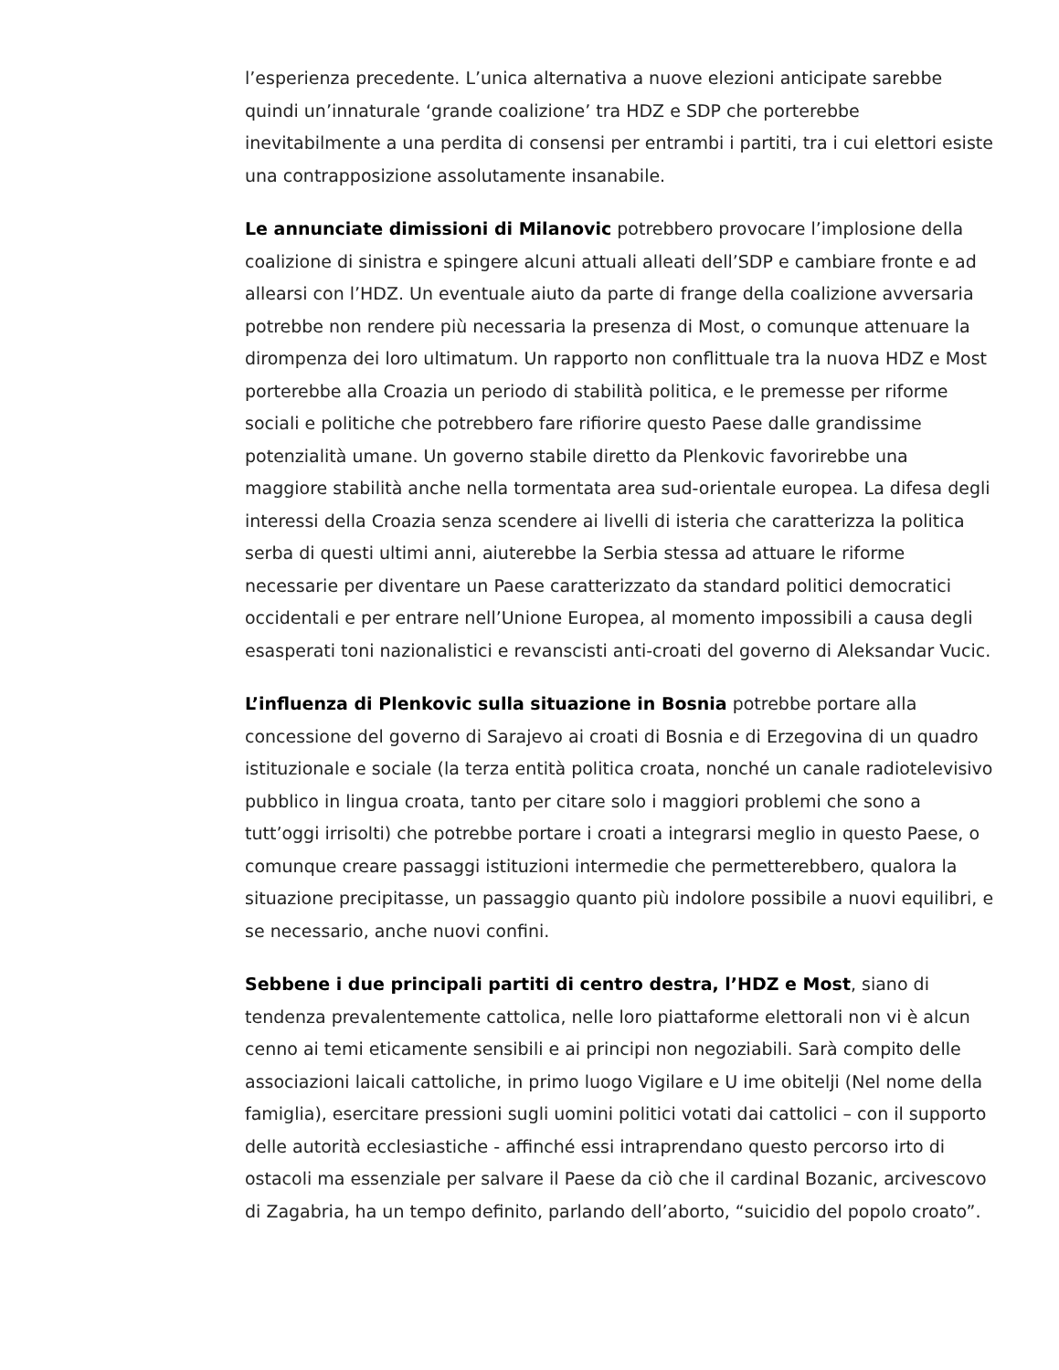l’esperienza precedente. L’unica alternativa a nuove elezioni anticipate sarebbe quindi un’innaturale ‘grande coalizione’ tra HDZ e SDP che porterebbe inevitabilmente a una perdita di consensi per entrambi i partiti, tra i cui elettori esiste una contrapposizione assolutamente insanabile.
Le annunciate dimissioni di Milanovic potrebbero provocare l’implosione della coalizione di sinistra e spingere alcuni attuali alleati dell’SDP e cambiare fronte e ad allearsi con l’HDZ. Un eventuale aiuto da parte di frange della coalizione avversaria potrebbe non rendere più necessaria la presenza di Most, o comunque attenuare la dirompenza dei loro ultimatum. Un rapporto non conflittuale tra la nuova HDZ e Most porterebbe alla Croazia un periodo di stabilità politica, e le premesse per riforme sociali e politiche che potrebbero fare rifiorire questo Paese dalle grandissime potenzialità umane. Un governo stabile diretto da Plenkovic favorirebbe una maggiore stabilità anche nella tormentata area sud-orientale europea. La difesa degli interessi della Croazia senza scendere ai livelli di isteria che caratterizza la politica serba di questi ultimi anni, aiuterebbe la Serbia stessa ad attuare le riforme necessarie per diventare un Paese caratterizzato da standard politici democratici occidentali e per entrare nell’Unione Europea, al momento impossibili a causa degli esasperati toni nazionalistici e revanscisti anti-croati del governo di Aleksandar Vucic.
L’influenza di Plenkovic sulla situazione in Bosnia potrebbe portare alla concessione del governo di Sarajevo ai croati di Bosnia e di Erzegovina di un quadro istituzionale e sociale (la terza entità politica croata, nonché un canale radiotelevisivo pubblico in lingua croata, tanto per citare solo i maggiori problemi che sono a tutt’oggi irrisolti) che potrebbe portare i croati a integrarsi meglio in questo Paese, o comunque creare passaggi istituzioni intermedie che permetterebbero, qualora la situazione precipitasse, un passaggio quanto più indolore possibile a nuovi equilibri, e se necessario, anche nuovi confini.
Sebbene i due principali partiti di centro destra, l’HDZ e Most, siano di tendenza prevalentemente cattolica, nelle loro piattaforme elettorali non vi è alcun cenno ai temi eticamente sensibili e ai principi non negoziabili. Sarà compito delle associazioni laicali cattoliche, in primo luogo Vigilare e U ime obitelji (Nel nome della famiglia), esercitare pressioni sugli uomini politici votati dai cattolici – con il supporto delle autorità ecclesiastiche - affinché essi intraprendano questo percorso irto di ostacoli ma essenziale per salvare il Paese da ciò che il cardinal Bozanic, arcivescovo di Zagabria, ha un tempo definito, parlando dell’aborto, “suicidio del popolo croato”.